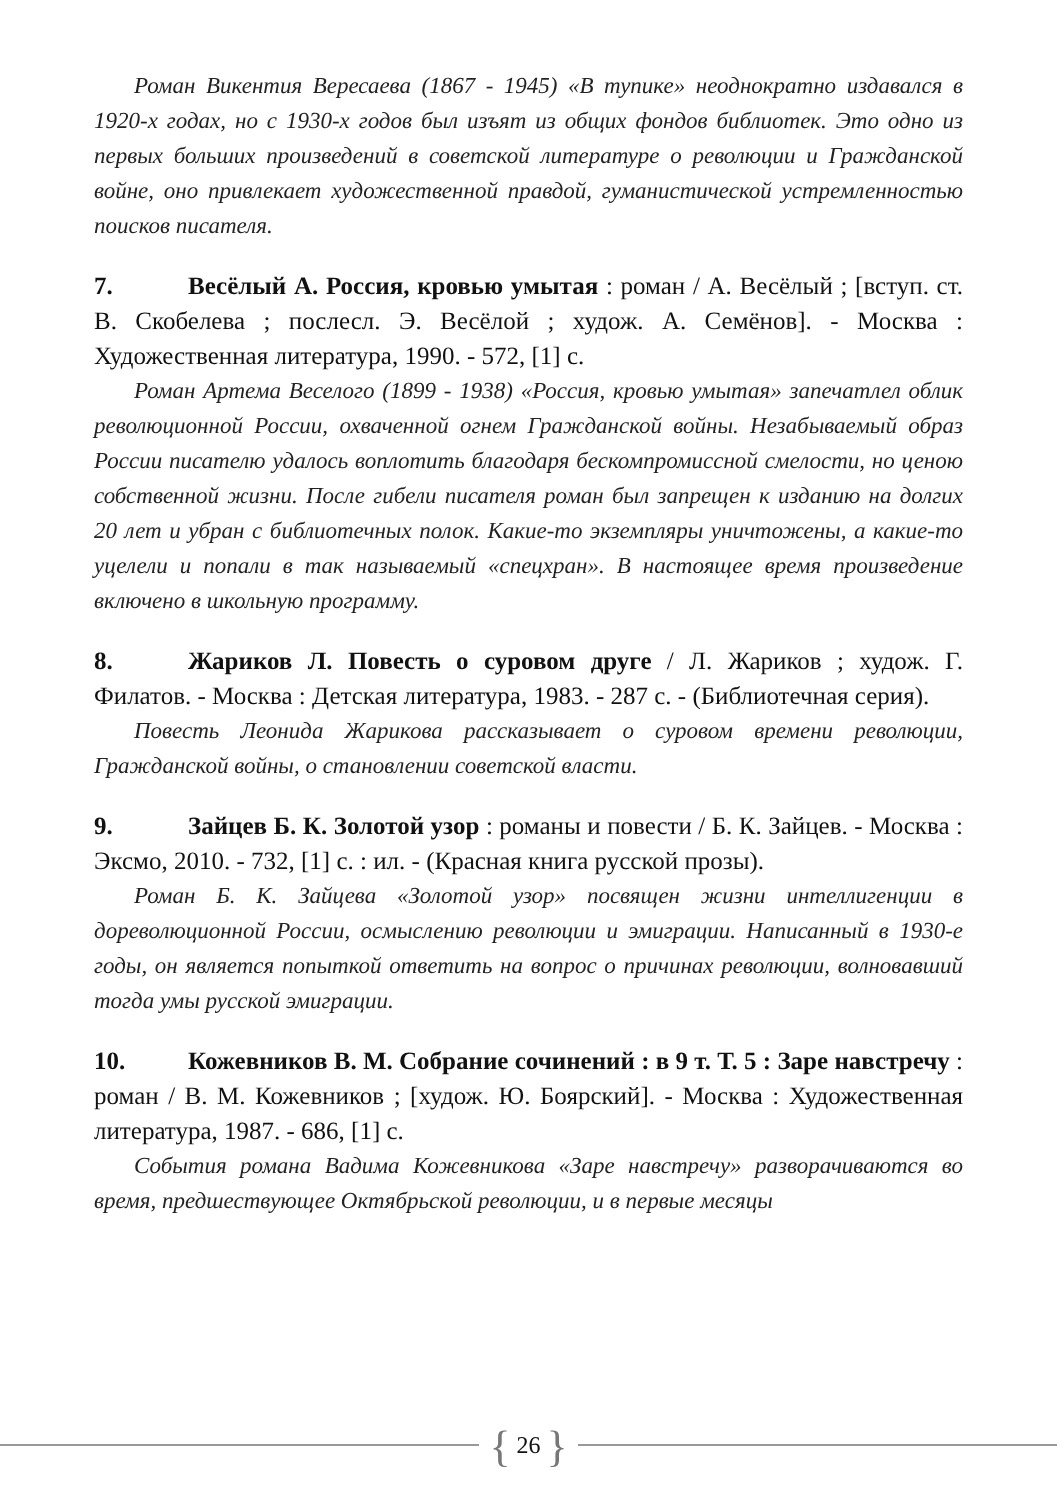Роман Викентия Вересаева (1867 - 1945) «В тупике» неоднократно издавался в 1920-х годах, но с 1930-х годов был изъят из общих фондов библиотек. Это одно из первых больших произведений в советской литературе о революции и Гражданской войне, оно привлекает художественной правдой, гуманистической устремленностью поисков писателя.
7. Весёлый А. Россия, кровью умытая : роман / А. Весёлый ; [вступ. ст. В. Скобелева ; послесл. Э. Весёлой ; худож. А. Семёнов]. - Москва : Художественная литература, 1990. - 572, [1] с.
Роман Артема Веселого (1899 - 1938) «Россия, кровью умытая» запечатлел облик революционной России, охваченной огнем Гражданской войны. Незабываемый образ России писателю удалось воплотить благодаря бескомпромиссной смелости, но ценою собственной жизни. После гибели писателя роман был запрещен к изданию на долгих 20 лет и убран с библиотечных полок. Какие-то экземпляры уничтожены, а какие-то уцелели и попали в так называемый «спецхран». В настоящее время произведение включено в школьную программу.
8. Жариков Л. Повесть о суровом друге / Л. Жариков ; худож. Г. Филатов. - Москва : Детская литература, 1983. - 287 с. - (Библиотечная серия).
Повесть Леонида Жарикова рассказывает о суровом времени революции, Гражданской войны, о становлении советской власти.
9. Зайцев Б. К. Золотой узор : романы и повести / Б. К. Зайцев. - Москва : Эксмо, 2010. - 732, [1] с. : ил. - (Красная книга русской прозы).
Роман Б. К. Зайцева «Золотой узор» посвящен жизни интеллигенции в дореволюционной России, осмыслению революции и эмиграции. Написанный в 1930-е годы, он является попыткой ответить на вопрос о причинах революции, волновавший тогда умы русской эмиграции.
10. Кожевников В. М. Собрание сочинений : в 9 т. Т. 5 : Заре навстречу : роман / В. М. Кожевников ; [худож. Ю. Боярский]. - Москва : Художественная литература, 1987. - 686, [1] с.
События романа Вадима Кожевникова «Заре навстречу» разворачиваются во время, предшествующее Октябрьской революции, и в первые месяцы
{ 26 }